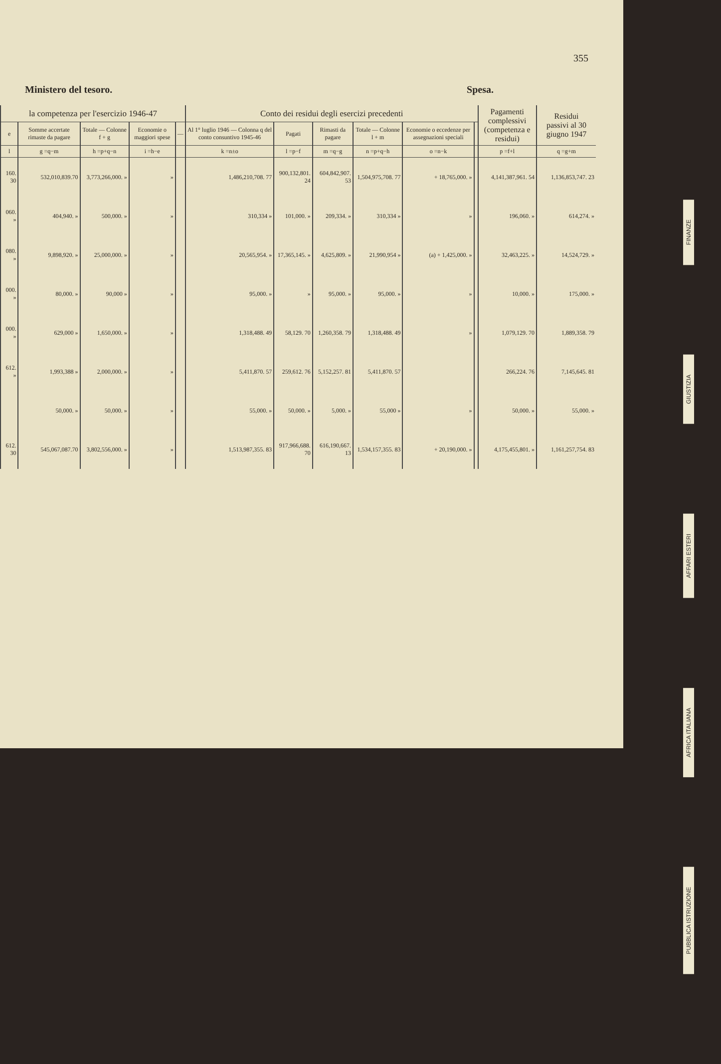355
Ministero del tesoro. Spesa.
| la competenza per l'esercizio 1946-47 | | | | | Conto dei residui degli esercizi precedenti | | | | | | Pagamenti complessivi (competenza e residui) | Residui passivi al 30 giugno 1947 |
| --- | --- | --- | --- | --- | --- | --- | --- | --- | --- | --- | --- | --- |
| e | Somme accertate rimaste da pagare | Totale — Colonne f + g | Economie o maggiori spese | — | Al 1° luglio 1946 — Colonna q del conto consuntivo 1945-46 | Pagati | Rimasti da pagare | Totale — Colonne l + m | Economie o eccedenze per assegnazioni speciali | | | |
| l | g =q−m | h =p+q−n | i =h−e | | k =n±o | l =p−f | m =q−g | n =p+q−h | o =n−k | | p =f+l | q =g+m |
| 160. 30 | 532,010,839.70 | 3,773,266,000. » | » | | 1,486,210,708. 77 | 900,132,801. 24 | 604,842,907. 53 | 1,504,975,708. 77 | + 18,765,000. » | | 4,141,387,961. 54 | 1,136,853,747. 23 |
| 060. » | 404,940. » | 500,000. » | » | | 310,334 » | 101,000. » | 209,334. » | 310,334 » | » | | 196,060. » | 614,274. » |
| 080. » | 9,898,920. » | 25,000,000. » | » | | 20,565,954. » | 17,365,145. » | 4,625,809. » | 21,990,954 » | (a) + 1,425,000. » | | 32,463,225. » | 14,524,729. » |
| 000. » | 80,000. » | 90,000 » | » | | 95,000. » | » | 95,000. » | 95,000. » | » | | 10,000. » | 175,000. » |
| 000. » | 629,000 » | 1,650,000. » | » | | 1,318,488. 49 | 58,129. 70 | 1,260,358. 79 | 1,318,488. 49 | » | | 1,079,129. 70 | 1,889,358. 79 |
| 612. » | 1,993,388 » | 2,000,000. » | » | | 5,411,870. 57 | 259,612. 76 | 5,152,257. 81 | 5,411,870. 57 | | | 266,224. 76 | 7,145,645. 81 |
| | 50,000. » | 50,000. » | » | | 55,000. » | 50,000. » | 5,000. » | 55,000 » | » | | 50,000. » | 55,000. » |
| 612. 30 | 545,067,087.70 | 3,802,556,000. » | » | | 1,513,987,355. 83 | 917,966,688. 70 | 616,190,667. 13 | 1,534,157,355. 83 | + 20,190,000. » | | 4,175,455,801. » | 1,161,257,754. 83 |
FINANZE
GIUSTIZIA
AFFARI ESTERI
AFRICA ITALIANA
PUBBLICA ISTRUZIONE